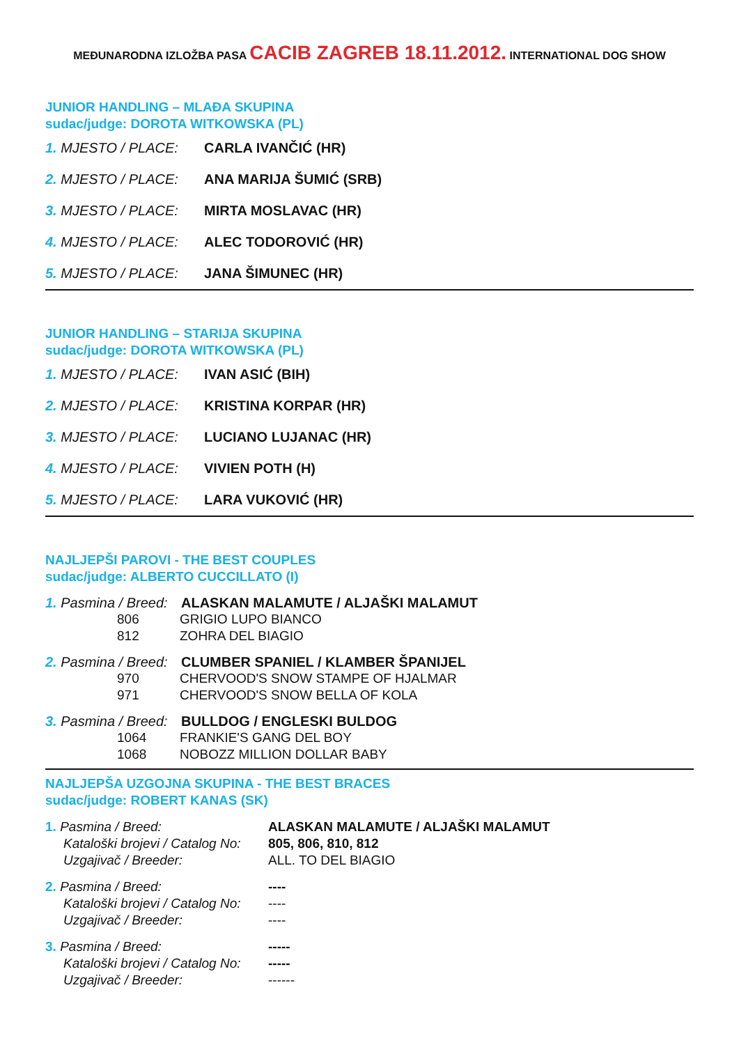MEĐUNARODNA IZLOŽBA PASA CACIB ZAGREB 18.11.2012. INTERNATIONAL DOG SHOW
JUNIOR HANDLING – MLAĐA SKUPINA
sudac/judge: DOROTA WITKOWSKA (PL)
1. MJESTO / PLACE: CARLA IVANČIĆ (HR)
2. MJESTO / PLACE: ANA MARIJA ŠUMIĆ (SRB)
3. MJESTO / PLACE: MIRTA MOSLAVAC (HR)
4. MJESTO / PLACE: ALEC TODOROVIĆ (HR)
5. MJESTO / PLACE: JANA ŠIMUNEC (HR)
JUNIOR HANDLING – STARIJA SKUPINA
sudac/judge: DOROTA WITKOWSKA (PL)
1. MJESTO / PLACE: IVAN ASIĆ (BIH)
2. MJESTO / PLACE: KRISTINA KORPAR (HR)
3. MJESTO / PLACE: LUCIANO LUJANAC (HR)
4. MJESTO / PLACE: VIVIEN POTH (H)
5. MJESTO / PLACE: LARA VUKOVIĆ (HR)
NAJLJEPŠI PAROVI - THE BEST COUPLES
sudac/judge: ALBERTO CUCCILLATO (I)
1. Pasmina / Breed: ALASKAN MALAMUTE / ALJAŠKI MALAMUT
806 GRIGIO LUPO BIANCO
812 ZOHRA DEL BIAGIO
2. Pasmina / Breed: CLUMBER SPANIEL / KLAMBER ŠPANIJEL
970 CHERVOOD'S SNOW STAMPE OF HJALMAR
971 CHERVOOD'S SNOW BELLA OF KOLA
3. Pasmina / Breed: BULLDOG / ENGLESKI BULDOG
1064 FRANKIE'S GANG DEL BOY
1068 NOBOZZ MILLION DOLLAR BABY
NAJLJEPŠA UZGOJNA SKUPINA - THE BEST BRACES
sudac/judge: ROBERT KANAS (SK)
1. Pasmina / Breed: ALASKAN MALAMUTE / ALJAŠKI MALAMUT Kataloški brojevi / Catalog No: 805, 806, 810, 812 Uzgajivač / Breeder: ALL. TO DEL BIAGIO
2. Pasmina / Breed: ---- Kataloški brojevi / Catalog No: ---- Uzgajivač / Breeder: ----
3. Pasmina / Breed: ----- Kataloški brojevi / Catalog No: ----- Uzgajivač / Breeder: ------